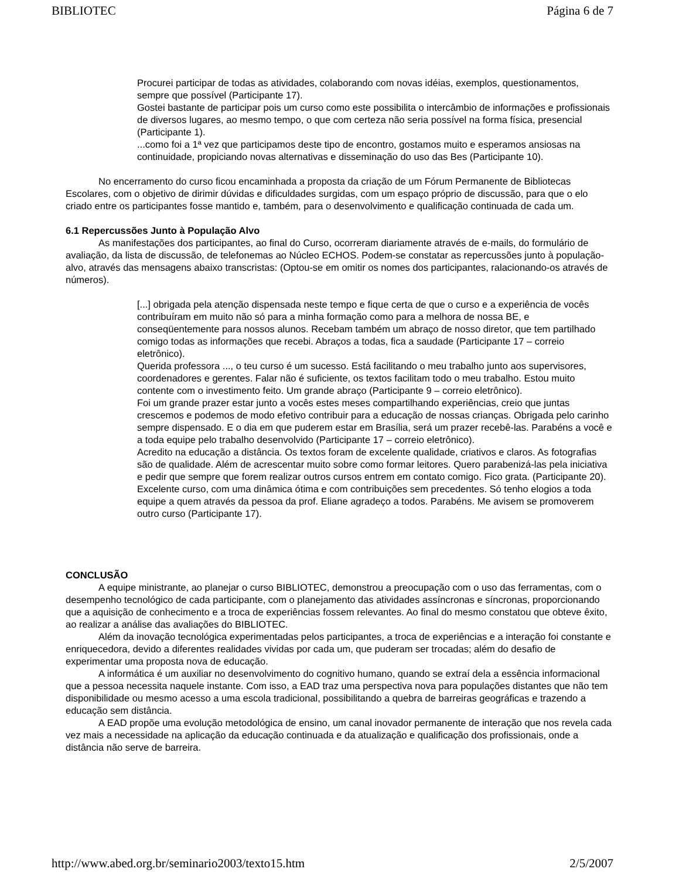BIBLIOTEC Página 6 de 7
Procurei participar de todas as atividades, colaborando com novas idéias, exemplos, questionamentos, sempre que possível (Participante 17).
Gostei bastante de participar pois um curso como este possibilita o intercâmbio de informações e profissionais de diversos lugares, ao mesmo tempo, o que com certeza não seria possível na forma física, presencial (Participante 1).
...como foi a 1ª vez que participamos deste tipo de encontro, gostamos muito e esperamos ansiosas na continuidade, propiciando novas alternativas e disseminação do uso das Bes (Participante 10).
No encerramento do curso ficou encaminhada a proposta da criação de um Fórum Permanente de Bibliotecas Escolares, com o objetivo de dirimir dúvidas e dificuldades surgidas, com um espaço próprio de discussão, para que o elo criado entre os participantes fosse mantido e, também, para o desenvolvimento e qualificação continuada de cada um.
6.1 Repercussões Junto à População Alvo
As manifestações dos participantes, ao final do Curso, ocorreram diariamente através de e-mails, do formulário de avaliação, da lista de discussão, de telefonemas ao Núcleo ECHOS. Podem-se constatar as repercussões junto à população-alvo, através das mensagens abaixo transcristas: (Optou-se em omitir os nomes dos participantes, ralacionando-os através de números).
[...] obrigada pela atenção dispensada neste tempo e fique certa de que o curso e a experiência de vocês contribuíram em muito não só para a minha formação como para a melhora de nossa BE, e conseqüentemente para nossos alunos. Recebam também um abraço de nosso diretor, que tem partilhado comigo todas as informações que recebi. Abraços a todas, fica a saudade (Participante 17 – correio eletrônico).
Querida professora ..., o teu curso é um sucesso. Está facilitando o meu trabalho junto aos supervisores, coordenadores e gerentes. Falar não é suficiente, os textos facilitam todo o meu trabalho. Estou muito contente com o investimento feito. Um grande abraço (Participante 9 – correio eletrônico).
Foi um grande prazer estar junto a vocês estes meses compartilhando experiências, creio que juntas crescemos e podemos de modo efetivo contribuir para a educação de nossas crianças. Obrigada pelo carinho sempre dispensado. E o dia em que puderem estar em Brasília, será um prazer recebê-las. Parabéns a você e a toda equipe pelo trabalho desenvolvido (Participante 17 – correio eletrônico).
Acredito na educação a distância. Os textos foram de excelente qualidade, criativos e claros. As fotografias são de qualidade. Além de acrescentar muito sobre como formar leitores. Quero parabenizá-las pela iniciativa e pedir que sempre que forem realizar outros cursos entrem em contato comigo. Fico grata. (Participante 20).
Excelente curso, com uma dinâmica ótima e com contribuições sem precedentes. Só tenho elogios a toda equipe a quem através da pessoa da prof. Eliane agradeço a todos. Parabéns. Me avisem se promoverem outro curso (Participante 17).
CONCLUSÃO
A equipe ministrante, ao planejar o curso BIBLIOTEC, demonstrou a preocupação com o uso das ferramentas, com o desempenho tecnológico de cada participante, com o planejamento das atividades assíncronas e síncronas, proporcionando que a aquisição de conhecimento e a troca de experiências fossem relevantes. Ao final do mesmo constatou que obteve êxito, ao realizar a análise das avaliações do BIBLIOTEC.
Além da inovação tecnológica experimentadas pelos participantes, a troca de experiências e a interação foi constante e enriquecedora, devido a diferentes realidades vividas por cada um, que puderam ser trocadas; além do desafio de experimentar uma proposta nova de educação.
A informática é um auxiliar no desenvolvimento do cognitivo humano, quando se extraí dela a essência informacional que a pessoa necessita naquele instante. Com isso, a EAD traz uma perspectiva nova para populações distantes que não tem disponibilidade ou mesmo acesso a uma escola tradicional, possibilitando a quebra de barreiras geográficas e trazendo a educação sem distância.
A EAD propõe uma evolução metodológica de ensino, um canal inovador permanente de interação que nos revela cada vez mais a necessidade na aplicação da educação continuada e da atualização e qualificação dos profissionais, onde a distância não serve de barreira.
http://www.abed.org.br/seminario2003/texto15.htm 2/5/2007